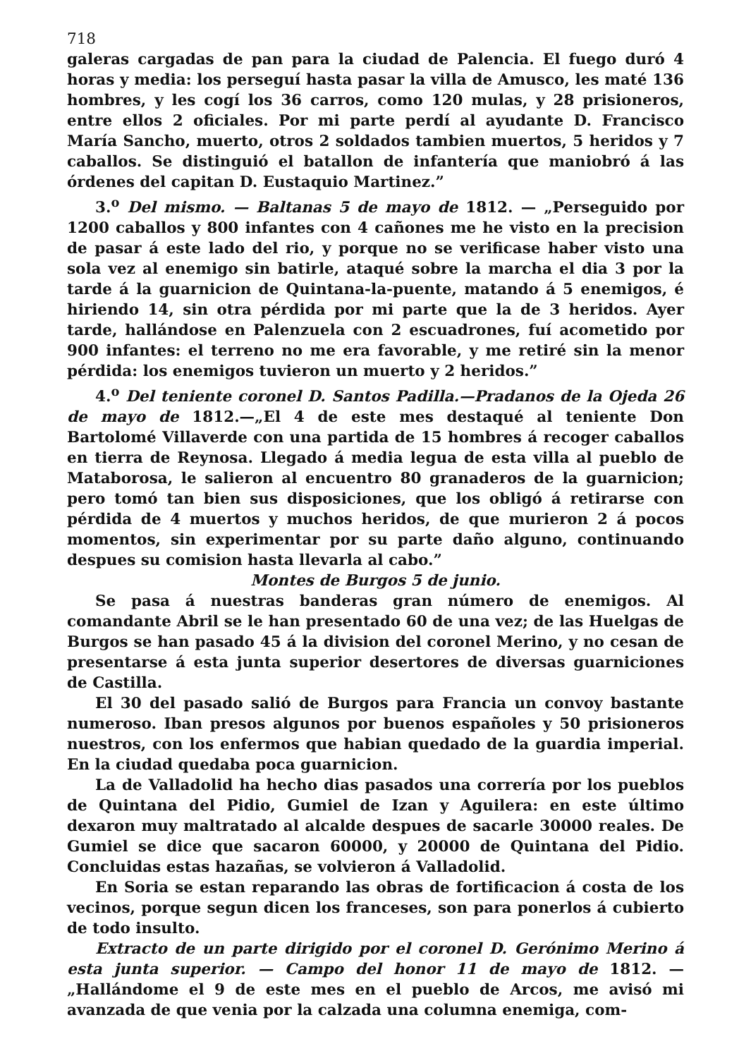718
galeras cargadas de pan para la ciudad de Palencia. El fuego duró 4 horas y media: los perseguí hasta pasar la villa de Amusco, les maté 136 hombres, y les cogí los 36 carros, como 120 mulas, y 28 prisioneros, entre ellos 2 oficiales. Por mi parte perdí al ayudante D. Francisco María Sancho, muerto, otros 2 soldados tambien muertos, 5 heridos y 7 caballos. Se distinguió el batallon de infantería que maniobró á las órdenes del capitan D. Eustaquio Martinez.”
3.<sup>o</sup> Del mismo. — Baltanas 5 de mayo de 1812. — „Perseguido por 1200 caballos y 800 infantes con 4 cañones me he visto en la precision de pasar á este lado del rio, y porque no se verificase haber visto una sola vez al enemigo sin batirle, ataqué sobre la marcha el dia 3 por la tarde á la guarnicion de Quintana-la-puente, matando á 5 enemigos, é hiriendo 14, sin otra pérdida por mi parte que la de 3 heridos. Ayer tarde, hallándose en Palenzuela con 2 escuadrones, fuí acometido por 900 infantes: el terreno no me era favorable, y me retiré sin la menor pérdida: los enemigos tuvieron un muerto y 2 heridos.”
4.<sup>o</sup> Del teniente coronel D. Santos Padilla.—Pradanos de la Ojeda 26 de mayo de 1812.—„El 4 de este mes destaqué al teniente Don Bartolomé Villaverde con una partida de 15 hombres á recoger caballos en tierra de Reynosa. Llegado á media legua de esta villa al pueblo de Mataborosa, le salieron al encuentro 80 granaderos de la guarnicion; pero tomó tan bien sus disposiciones, que los obligó á retirarse con pérdida de 4 muertos y muchos heridos, de que murieron 2 á pocos momentos, sin experimentar por su parte daño alguno, continuando despues su comision hasta llevarla al cabo.”
Montes de Burgos 5 de junio.
Se pasa á nuestras banderas gran número de enemigos. Al comandante Abril se le han presentado 60 de una vez; de las Huelgas de Burgos se han pasado 45 á la division del coronel Merino, y no cesan de presentarse á esta junta superior desertores de diversas guarniciones de Castilla.
El 30 del pasado salió de Burgos para Francia un convoy bastante numeroso. Iban presos algunos por buenos españoles y 50 prisioneros nuestros, con los enfermos que habian quedado de la guardia imperial. En la ciudad quedaba poca guarnicion.
La de Valladolid ha hecho dias pasados una correría por los pueblos de Quintana del Pidio, Gumiel de Izan y Aguilera: en este último dexaron muy maltratado al alcalde despues de sacarle 30000 reales. De Gumiel se dice que sacaron 60000, y 20000 de Quintana del Pidio. Concluidas estas hazañas, se volvieron á Valladolid.
En Soria se estan reparando las obras de fortificacion á costa de los vecinos, porque segun dicen los franceses, son para ponerlos á cubierto de todo insulto.
Extracto de un parte dirigido por el coronel D. Gerónimo Merino á esta junta superior. — Campo del honor 11 de mayo de 1812. — „Hallándome el 9 de este mes en el pueblo de Arcos, me avisó mi avanzada de que venia por la calzada una columna enemiga, com-